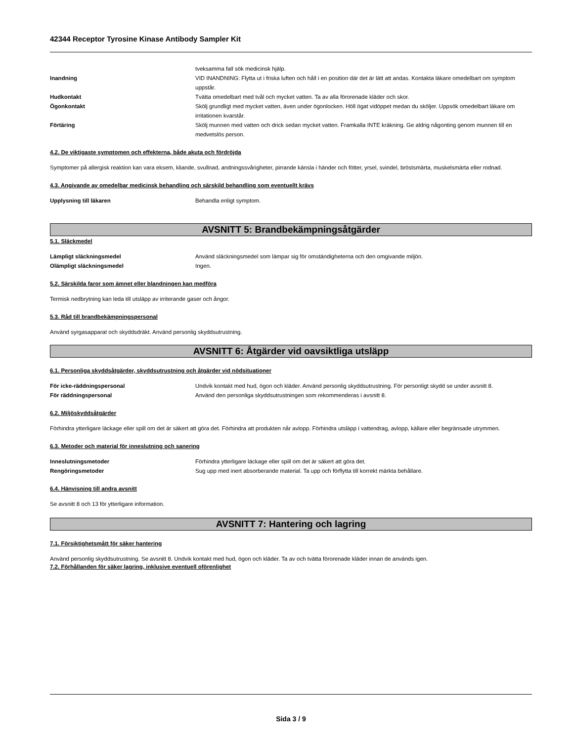42344 Receptor Tyrosine Kinase Antibody Sampler Kit
tveksamma fall sök medicinsk hjälp.
Inandning VID INANDNING: Flytta ut i friska luften och håll i en position där det är lätt att andas. Kontakta läkare omedelbart om symptom uppstår.
Hudkontakt Tvätta omedelbart med tvål och mycket vatten. Ta av alla förorenade kläder och skor.
Ögonkontakt Skölj grundligt med mycket vatten, även under ögonlocken. Höll ögat vidöppet medan du sköljer. Uppsök omedelbart läkare om irritationen kvarstår.
Förtäring Skölj munnen med vatten och drick sedan mycket vatten. Framkalla INTE kräkning. Ge aldrig någonting genom munnen till en medvetslös person.
4.2. De viktigaste symptomen och effekterna, både akuta och fördröjda
Symptomer på allergisk reaktion kan vara eksem, kliande, svullnad, andningssvårigheter, pirrande känsla i händer och fötter, yrsel, svindel, bröstsmärta, muskelsmärta eller rodnad.
4.3. Angivande av omedelbar medicinsk behandling och särskild behandling som eventuellt krävs
Upplysning till läkaren Behandla enligt symptom.
AVSNITT 5: Brandbekämpningsåtgärder
5.1. Släckmedel
Lämpligt släckningsmedel Använd släckningsmedel som lämpar sig för omständigheterna och den omgivande miljön.
Olämpligt släckningsmedel Ingen.
5.2. Särskilda faror som ämnet eller blandningen kan medföra
Termisk nedbrytning kan leda till utsläpp av irriterande gaser och ångor.
5.3. Råd till brandbekämpningspersonal
Använd syrgasapparat och skyddsdräkt. Använd personlig skyddsutrustning.
AVSNITT 6: Åtgärder vid oavsiktliga utsläpp
6.1. Personliga skyddsåtgärder, skyddsutrustning och åtgärder vid nödsituationer
För icke-räddningspersonal Undvik kontakt med hud, ögon och kläder. Använd personlig skyddsutrustning. För personligt skydd se under avsnitt 8.
För räddningspersonal Använd den personliga skyddsutrustningen som rekommenderas i avsnitt 8.
6.2. Miljöskyddsåtgärder
Förhindra ytterligare läckage eller spill om det är säkert att göra det. Förhindra att produkten når avlopp. Förhindra utsläpp i vattendrag, avlopp, källare eller begränsade utrymmen.
6.3. Metoder och material för inneslutning och sanering
Inneslutningsmetoder Förhindra ytterligare läckage eller spill om det är säkert att göra det.
Rengöringsmetoder Sug upp med inert absorberande material. Ta upp och förflytta till korrekt märkta behållare.
6.4. Hänvisning till andra avsnitt
Se avsnitt 8 och 13 för ytterligare information.
AVSNITT 7: Hantering och lagring
7.1. Försiktighetsmått för säker hantering
Använd personlig skyddsutrustning. Se avsnitt 8. Undvik kontakt med hud, ögon och kläder. Ta av och tvätta förorenade kläder innan de används igen.
7.2. Förhållanden för säker lagring, inklusive eventuell oförenlighet
Sida 3 / 9